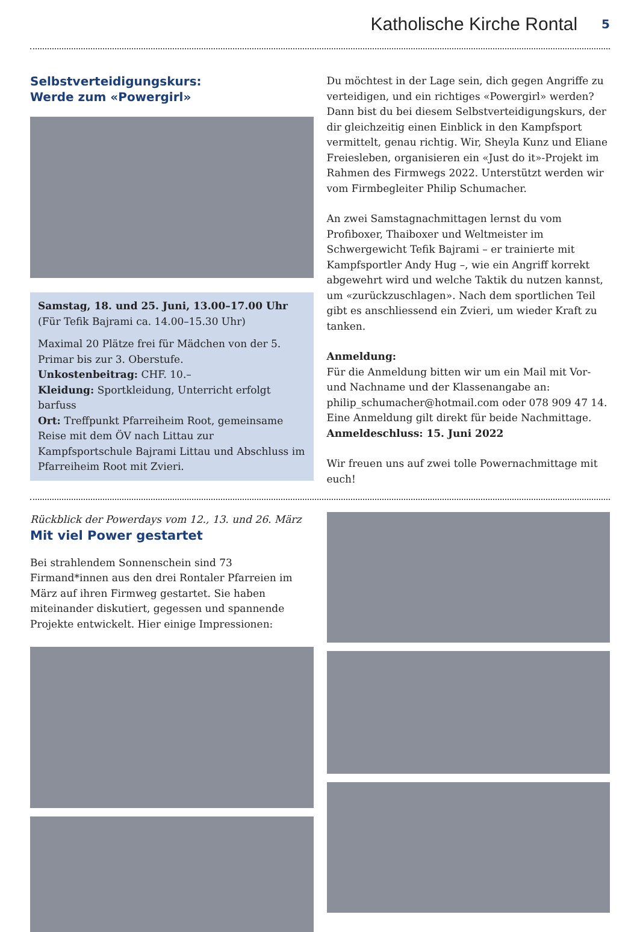Katholische Kirche Rontal 5
Selbstverteidigungskurs:
Werde zum «Powergirl»
Samstag, 18. und 25. Juni, 13.00–17.00 Uhr
(Für Tefik Bajrami ca. 14.00–15.30 Uhr)
Maximal 20 Plätze frei für Mädchen von der 5. Primar bis zur 3. Oberstufe.
Unkostenbeitrag: CHF. 10.–
Kleidung: Sportkleidung, Unterricht erfolgt barfuss
Ort: Treffpunkt Pfarreiheim Root, gemeinsame Reise mit dem ÖV nach Littau zur Kampfsportschule Bajrami Littau und Abschluss im Pfarreiheim Root mit Zvieri.
Du möchtest in der Lage sein, dich gegen Angriffe zu verteidigen, und ein richtiges «Powergirl» werden? Dann bist du bei diesem Selbstverteidigungskurs, der dir gleichzeitig einen Einblick in den Kampfsport vermittelt, genau richtig. Wir, Sheyla Kunz und Eliane Freiesleben, organisieren ein «Just do it»-Projekt im Rahmen des Firmwegs 2022. Unterstützt werden wir vom Firmbegleiter Philip Schumacher.
An zwei Samstagnachmittagen lernst du vom Profiboxer, Thaiboxer und Weltmeister im Schwergewicht Tefik Bajrami – er trainierte mit Kampfsportler Andy Hug –, wie ein Angriff korrekt abgewehrt wird und welche Taktik du nutzen kannst, um «zurückzuschlagen». Nach dem sportlichen Teil gibt es anschliessend ein Zvieri, um wieder Kraft zu tanken.
Anmeldung:
Für die Anmeldung bitten wir um ein Mail mit Vor- und Nachname und der Klassenangabe an:
philip_schumacher@hotmail.com oder 078 909 47 14.
Eine Anmeldung gilt direkt für beide Nachmittage.
Anmeldeschluss: 15. Juni 2022
Wir freuen uns auf zwei tolle Powernachmittage mit euch!
Rückblick der Powerdays vom 12., 13. und 26. März
Mit viel Power gestartet
Bei strahlendem Sonnenschein sind 73 Firmand*innen aus den drei Rontaler Pfarreien im März auf ihren Firmweg gestartet. Sie haben miteinander diskutiert, gegessen und spannende Projekte entwickelt. Hier einige Impressionen: